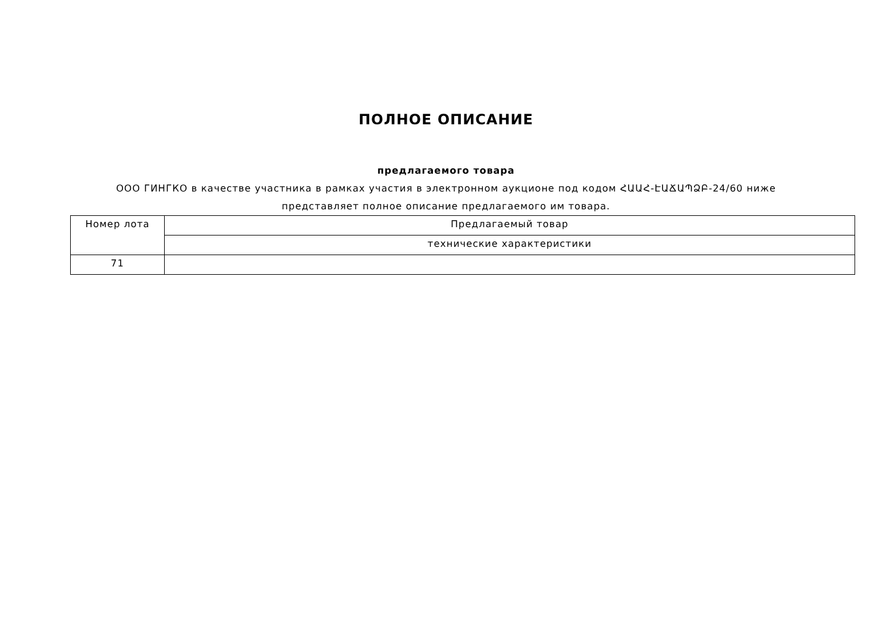ПОЛНОЕ ОПИСАНИЕ
предлагаемого товара
ООО ГИНГКО в качестве участника в рамках участия в электронном аукционе под кодом ՀԱԱՀ-ԷԱՃԱՊՁԲ-24/60 ниже
представляет полное описание предлагаемого им товара.
| Номер лота | Предлагаемый товар |
| --- | --- |
| | технические характеристики |
| 71 | |